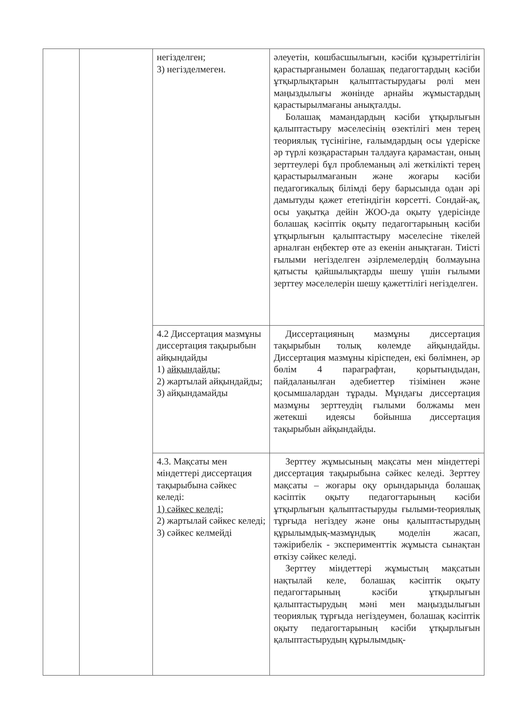| | | негізделген; 3) негізделмеген. | әлеуетін, көшбасшылығын, кәсіби құзыреттілігін қарастырғанымен болашақ педагогтардың кәсіби ұтқырлықтарын қалыптастырудағы рөлі мен маңыздылығы жөнінде арнайы жұмыстардың қарастырылмағаны анықталды. Болашақ мамандардың кәсіби ұтқырлығын қалыптастыру мәселесінің өзектілігі мен терең теориялық түсінігіне, ғалымдардың осы үдеріске әр түрлі көзқарастарын талдауға қарамастан, оның зерттеулері бұл проблеманың әлі жеткілікті терең қарастырылмағанын және жоғары кәсіби педагогикалық білімді беру барысында одан әрі дамытуды қажет ететіндігін көрсетті. Сондай-ақ, осы уақытқа дейін ЖОО-да оқыту үдерісінде болашақ кәсіптік оқыту педагогтарының кәсіби ұтқырлығын қалыптастыру мәселесіне тікелей арналған еңбектер өте аз екенін анықтаған. Тиісті ғылыми негізделген әзірлемелердің болмауына қатысты қайшылықтарды шешу үшін ғылыми зерттеу мәселелерін шешу қажеттілігі негізделген. |
| | | 4.2 Диссертация мазмұны диссертация тақырыбын айқындайды 1) айқындайды; 2) жартылай айқындайды; 3) айқындамайды | Диссертацияның мазмұны диссертация тақырыбын толық көлемде айқындайды. Диссертация мазмұны кіріспеден, екі бөлімнен, әр бөлім 4 параграфтан, қорытындыдан, пайдаланылған әдебиеттер тізімінен және қосымшалардан тұрады. Мұндағы диссертация мазмұны зерттеудің ғылыми болжамы мен жетекші идеясы бойынша диссертация тақырыбын айқындайды. |
| | | 4.3. Мақсаты мен міндеттері диссертация тақырыбына сәйкес келеді: 1) сәйкес келеді; 2) жартылай сәйкес келеді; 3) сәйкес келмейді | Зерттеу жұмысының мақсаты мен міндеттері диссертация тақырыбына сәйкес келеді. Зерттеу мақсаты – жоғары оқу орындарында болашақ кәсіптік оқыту педагогтарының кәсіби ұтқырлығын қалыптастыруды ғылыми-теориялық тұрғыда негіздеу және оны қалыптастырудың құрылымдық-мазмұндық моделін жасап, тәжірибелік - эксперименттік жұмыста сынақтан өткізу сәйкес келеді. Зерттеу міндеттері жұмыстың мақсатын нақтылай келе, болашақ кәсіптік оқыту педагогтарының кәсіби ұтқырлығын қалыптастырудың мәні мен маңыздылығын теориялық тұрғыда негіздеумен, болашақ кәсіптік оқыту педагогтарының кәсіби ұтқырлығын қалыптастырудың құрылымдық- |